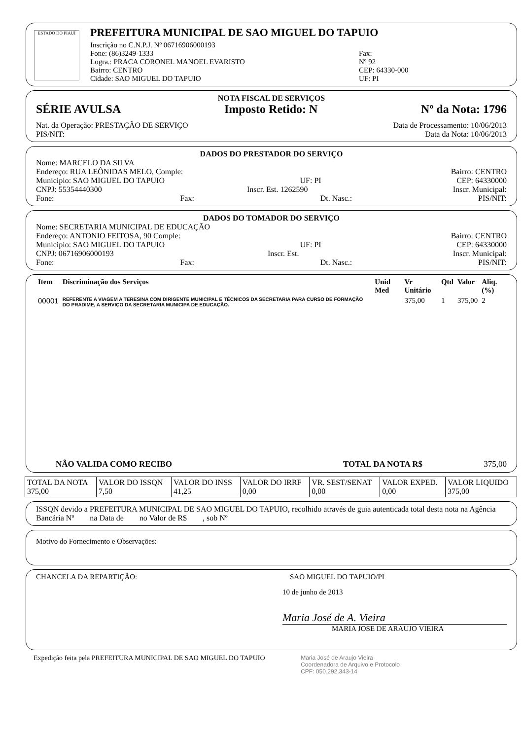ESTADO DO PIAUÍ
PREFEITURA MUNICIPAL DE SAO MIGUEL DO TAPUIO
Inscrição no C.N.P.J. Nº 06716906000193
Fone: (86)3249-1333 Fax:
Logra.: PRACA CORONEL MANOEL EVARISTO Nº 92
Bairro: CENTRO CEP: 64330-000
Cidade: SAO MIGUEL DO TAPUIO UF: PI
NOTA FISCAL DE SERVIÇOS
SÉRIE AVULSA Imposto Retido: N Nº da Nota: 1796
Nat. da Operação: PRESTAÇÃO DE SERVIÇO Data de Processamento: 10/06/2013
PIS/NIT: Data da Nota: 10/06/2013
DADOS DO PRESTADOR DO SERVIÇO
Nome: MARCELO DA SILVA
Endereço: RUA LEÔNIDAS MELO, Comple: Bairro: CENTRO
Municipio: SAO MIGUEL DO TAPUIO UF: PI CEP: 64330000
CNPJ: 55354440300 Inscr. Est. 1262590 Inscr. Municipal:
Fone: Fax: Dt. Nasc.: PIS/NIT:
DADOS DO TOMADOR DO SERVIÇO
Nome: SECRETARIA MUNICIPAL DE EDUCAÇÃO
Endereço: ANTONIO FEITOSA, 90 Comple: Bairro: CENTRO
Municipio: SAO MIGUEL DO TAPUIO UF: PI CEP: 64330000
CNPJ: 06716906000193 Inscr. Est. Inscr. Municipal:
Fone: Fax: Dt. Nasc.: PIS/NIT:
| Item | Discriminação dos Serviços | Unid Med | Vr Unitário | Qtd | Valor | Aliq.(%) |
| --- | --- | --- | --- | --- | --- | --- |
| 00001 | REFERENTE A VIAGEM A TERESINA COM DIRIGENTE MUNICIPAL E TÉCNICOS DA SECRETARIA PARA CURSO DE FORMAÇÃO DO PRADIME, A SERVIÇO DA SECRETARIA MUNICIPA DE EDUCAÇÃO. | | 375,00 | 1 | 375,00 | 2 |
NÃO VALIDA COMO RECIBO TOTAL DA NOTA R$ 375,00
| TOTAL DA NOTA 375,00 | VALOR DO ISSQN 7,50 | VALOR DO INSS 41,25 | VALOR DO IRRF 0,00 | VR. SEST/SENAT 0,00 | VALOR EXPED. 0,00 | VALOR LIQUIDO 375,00 |
ISSQN devido a PREFEITURA MUNICIPAL DE SAO MIGUEL DO TAPUIO, recolhido através de guia autenticada total desta nota na Agência Bancária Nº na Data de no Valor de R$ , sob Nº
Motivo do Fornecimento e Observações:
CHANCELA DA REPARTIÇÃO: SAO MIGUEL DO TAPUIO/PI
10 de junho de 2013
Maria José de A. Vieira
MARIA JOSE DE ARAUJO VIEIRA
Expedição feita pela PREFEITURA MUNICIPAL DE SAO MIGUEL DO TAPUIO Maria José de Araujo Vieira
Coordenadora de Arquivo e Protocolo
CPF: 050.292.343-14